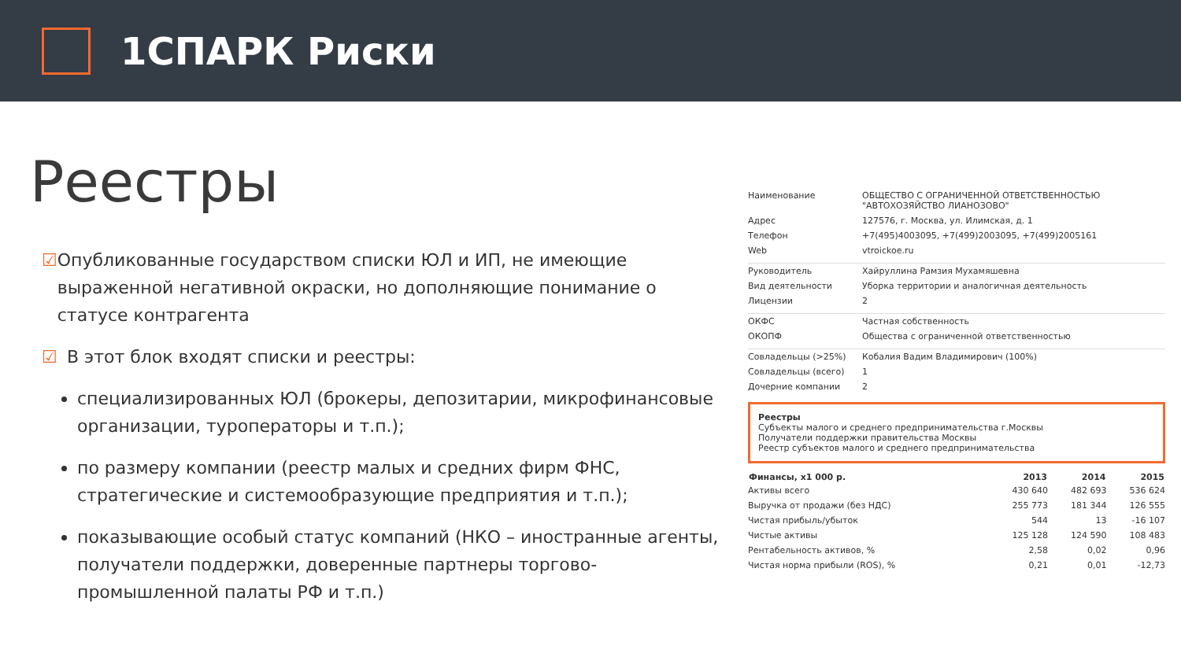1СПАРК Риски
Реестры
☑ Опубликованные государством списки ЮЛ и ИП, не имеющие выраженной негативной окраски, но дополняющие понимание о статусе контрагента
☑ В этот блок входят списки и реестры:
специализированных ЮЛ (брокеры, депозитарии, микрофинансовые организации, туроператоры и т.п.);
по размеру компании (реестр малых и средних фирм ФНС, стратегические и системообразующие предприятия и т.п.);
показывающие особый статус компаний (НКО – иностранные агенты, получатели поддержки, доверенные партнеры торгово-промышленной палаты РФ и т.п.)
| Наименование | ОБЩЕСТВО С ОГРАНИЧЕННОЙ ОТВЕТСТВЕННОСТЬЮ "АВТОХОЗЯЙСТВО ЛИАНОЗОВО" |
| Адрес | 127576, г. Москва, ул. Илимская, д. 1 |
| Телефон | +7(495)4003095, +7(499)2003095, +7(499)2005161 |
| Web | vtroickoe.ru |
| Руководитель | Хайруллина Рамзия Мухамяшевна |
| Вид деятельности | Уборка территории и аналогичная деятельность |
| Лицензии | 2 |
| ОКФС | Частная собственность |
| ОКОПФ | Общества с ограниченной ответственностью |
| Совладельцы (>25%) | Кобалия Вадим Владимирович (100%) |
| Совладельцы (всего) | 1 |
| Дочерние компании | 2 |
Реестры
Субъекты малого и среднего предпринимательства г.Москвы
Получатели поддержки правительства Москвы
Реестр субъектов малого и среднего предпринимательства
| Финансы, x1 000 р. | 2013 | 2014 | 2015 |
| --- | --- | --- | --- |
| Активы всего | 430 640 | 482 693 | 536 624 |
| Выручка от продажи (без НДС) | 255 773 | 181 344 | 126 555 |
| Чистая прибыль/убыток | 544 | 13 | -16 107 |
| Чистые активы | 125 128 | 124 590 | 108 483 |
| Рентабельность активов, % | 2,58 | 0,02 | 0,96 |
| Чистая норма прибыли (ROS), % | 0,21 | 0,01 | -12,73 |